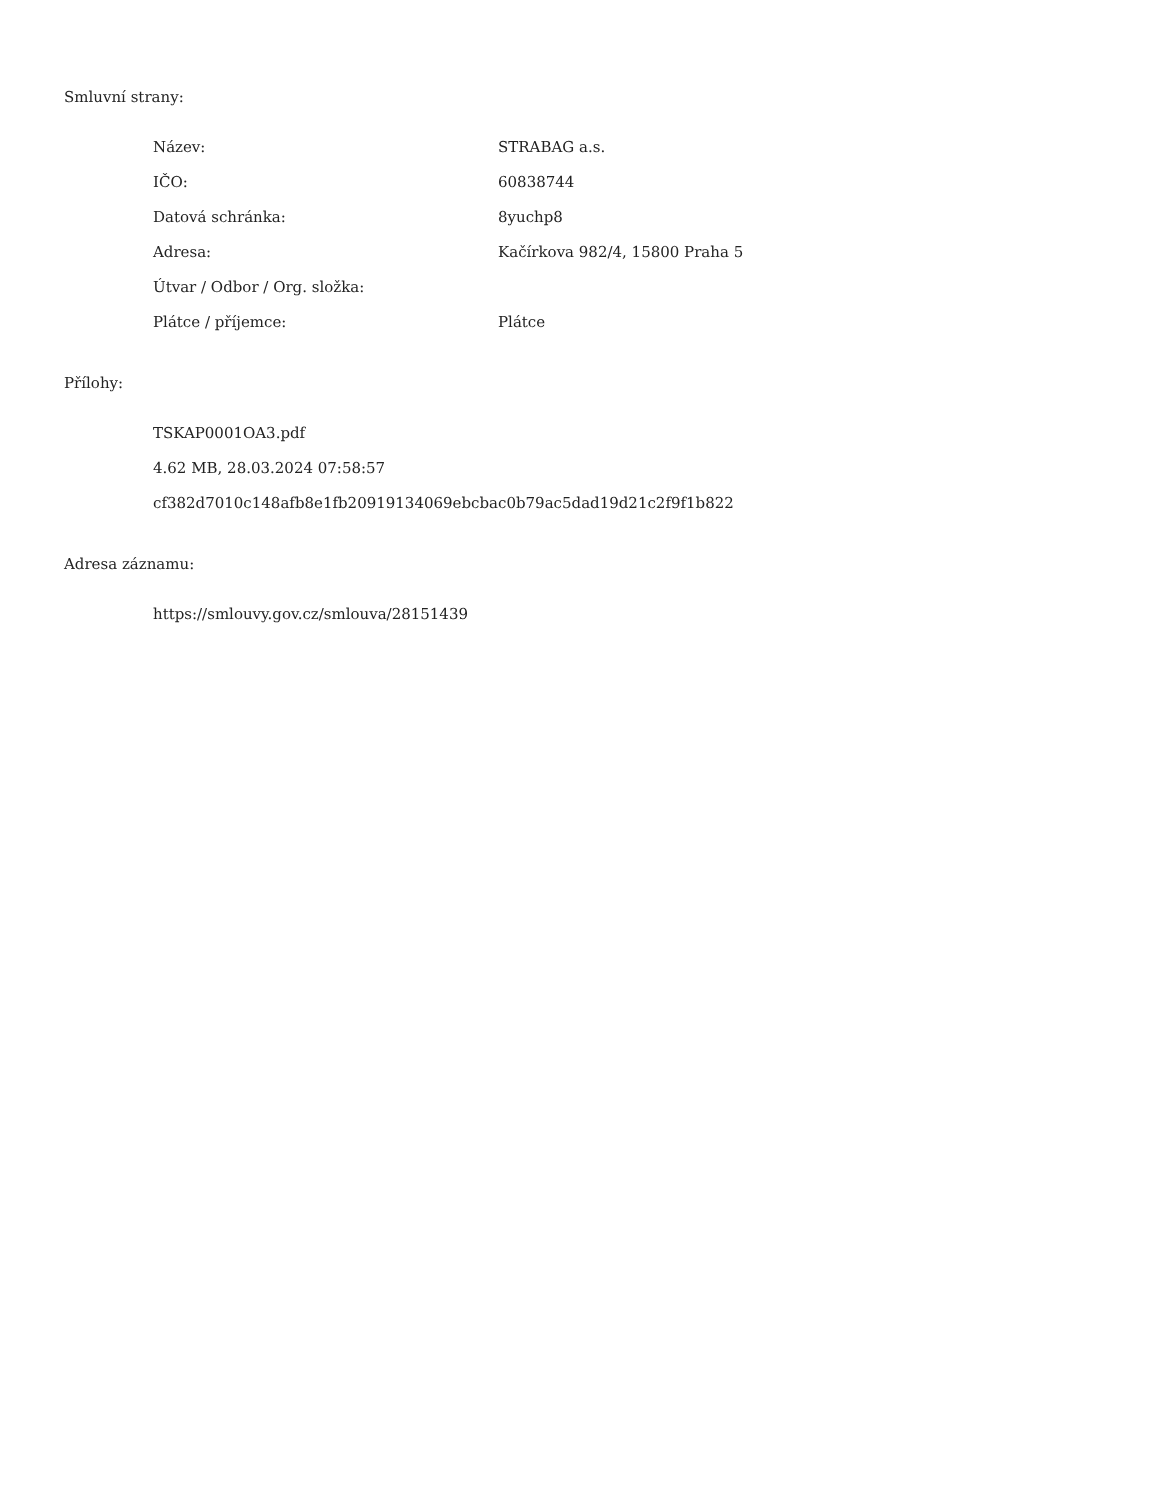Smluvní strany:
| Název: | STRABAG a.s. |
| IČO: | 60838744 |
| Datová schránka: | 8yuchp8 |
| Adresa: | Kačírkova 982/4, 15800 Praha 5 |
| Útvar / Odbor / Org. složka: | |
| Plátce / příjemce: | Plátce |
Přílohy:
TSKAP0001OA3.pdf
4.62 MB, 28.03.2024 07:58:57
cf382d7010c148afb8e1fb20919134069ebcbac0b79ac5dad19d21c2f9f1b822
Adresa záznamu:
https://smlouvy.gov.cz/smlouva/28151439